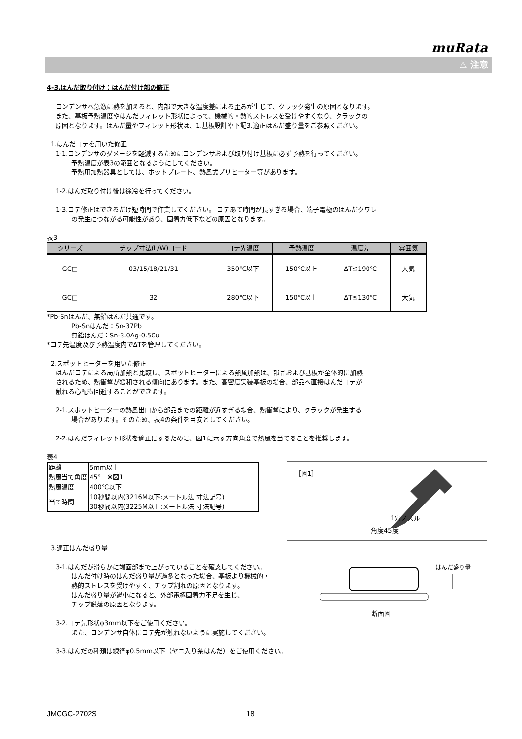muRata
⚠ 注意
4-3.はんだ取り付け：はんだ付け部の修正
コンデンサへ急激に熱を加えると、内部で大きな温度差による歪みが生じて、クラック発生の原因となります。
また、基板予熱温度やはんだフィレット形状によって、機械的・熱的ストレスを受けやすくなり、クラックの
原因となります。はんだ量やフィレット形状は、1.基板設計や下記3.適正はんだ盛り量をご参照ください。
1.はんだコテを用いた修正
1-1.コンデンサのダメージを軽減するためにコンデンサおよび取り付け基板に必ず予熱を行ってください。
予熱温度が表3の範囲となるようにしてください。
予熱用加熱器具としては、ホットプレート、熱風式プリヒーター等があります。
1-2.はんだ取り付け後は徐冷を行ってください。
1-3.コテ修正はできるだけ短時間で作業してください。 コテあて時間が長すぎる場合、端子電極のはんだクワレ
の発生につながる可能性があり、固着力低下などの原因となります。
表3
| シリーズ | チップ寸法(L/W)コード | コテ先温度 | 予熱温度 | 温度差 | 雰囲気 |
| --- | --- | --- | --- | --- | --- |
| GC□ | 03/15/18/21/31 | 350℃以下 | 150℃以上 | ΔT≦190℃ | 大気 |
| GC□ | 32 | 280℃以下 | 150℃以上 | ΔT≦130℃ | 大気 |
*Pb-Snはんだ、無鉛はんだ共通です。
Pb-Snはんだ：Sn-37Pb
無鉛はんだ：Sn-3.0Ag-0.5Cu
*コテ先温度及び予熱温度内でΔTを管理してください。
2.スポットヒーターを用いた修正
はんだコテによる局所加熱と比較し、スポットヒーターによる熱風加熱は、部品および基板が全体的に加熱
されるため、熱衝撃が緩和される傾向にあります。また、高密度実装基板の場合、部品へ直接はんだコテが
触れる心配も回避することができます。
2-1.スポットヒーターの熱風出口から部品までの距離が近すぎる場合、熱衝撃により、クラックが発生する
場合があります。そのため、表4の条件を目安としてください。
2-2.はんだフィレット形状を適正にするために、図1に示す方向角度で熱風を当てることを推奨します。
表4
| 距離 | 5mm以上 |
| 熱風当て角度 | 45° ※図1 |
| 熱風温度 | 400℃以下 |
| 当て時間 | 10秒間以内(3216M以下:メートル法 寸法記号) |
| | 30秒間以内(3225M以上:メートル法 寸法記号) |
［図1］
1穴ノズル
角度45度
3.適正はんだ盛り量
3-1.はんだが滑らかに端面部まで上がっていることを確認してください。
はんだ付け時のはんだ盛り量が過多となった場合、基板より機械的・
熱的ストレスを受けやすく、チップ割れの原因となります。
はんだ盛り量が過小になると、外部電極固着力不足を生じ、
チップ脱落の原因となります。
はんだ盛り量
断面図
3-2.コテ先形状φ3mm以下をご使用ください。
また、コンデンサ自体にコテ先が触れないように実施してください。
3-3.はんだの種類は線径φ0.5mm以下（ヤニ入り糸はんだ）をご使用ください。
JMCGC-2702S 18